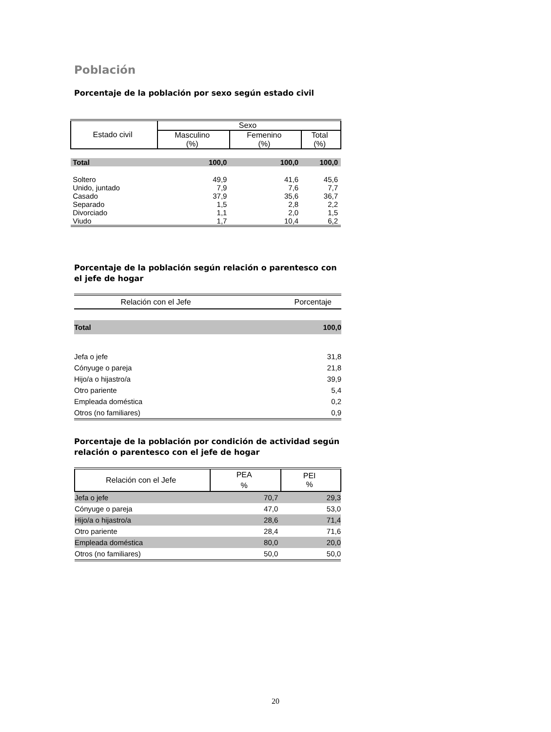Población
Porcentaje de la población por sexo según estado civil
| Estado civil | Sexo | | |
| --- | --- | --- | --- |
| | Masculino (%) | Femenino (%) | Total (%) |
| Total | 100,0 | 100,0 | 100,0 |
| Soltero | 49,9 | 41,6 | 45,6 |
| Unido, juntado | 7,9 | 7,6 | 7,7 |
| Casado | 37,9 | 35,6 | 36,7 |
| Separado | 1,5 | 2,8 | 2,2 |
| Divorciado | 1,1 | 2,0 | 1,5 |
| Viudo | 1,7 | 10,4 | 6,2 |
Porcentaje de la población según relación o parentesco con el jefe de hogar
| Relación con el Jefe | Porcentaje |
| --- | --- |
| Total | 100,0 |
| Jefa o jefe | 31,8 |
| Cónyuge o pareja | 21,8 |
| Hijo/a o hijastro/a | 39,9 |
| Otro pariente | 5,4 |
| Empleada doméstica | 0,2 |
| Otros (no familiares) | 0,9 |
Porcentaje de la población por condición de actividad según relación o parentesco con el jefe de hogar
| Relación con el Jefe | PEA % | PEI % |
| --- | --- | --- |
| Jefa o jefe | 70,7 | 29,3 |
| Cónyuge o pareja | 47,0 | 53,0 |
| Hijo/a o hijastro/a | 28,6 | 71,4 |
| Otro pariente | 28,4 | 71,6 |
| Empleada doméstica | 80,0 | 20,0 |
| Otros (no familiares) | 50,0 | 50,0 |
20